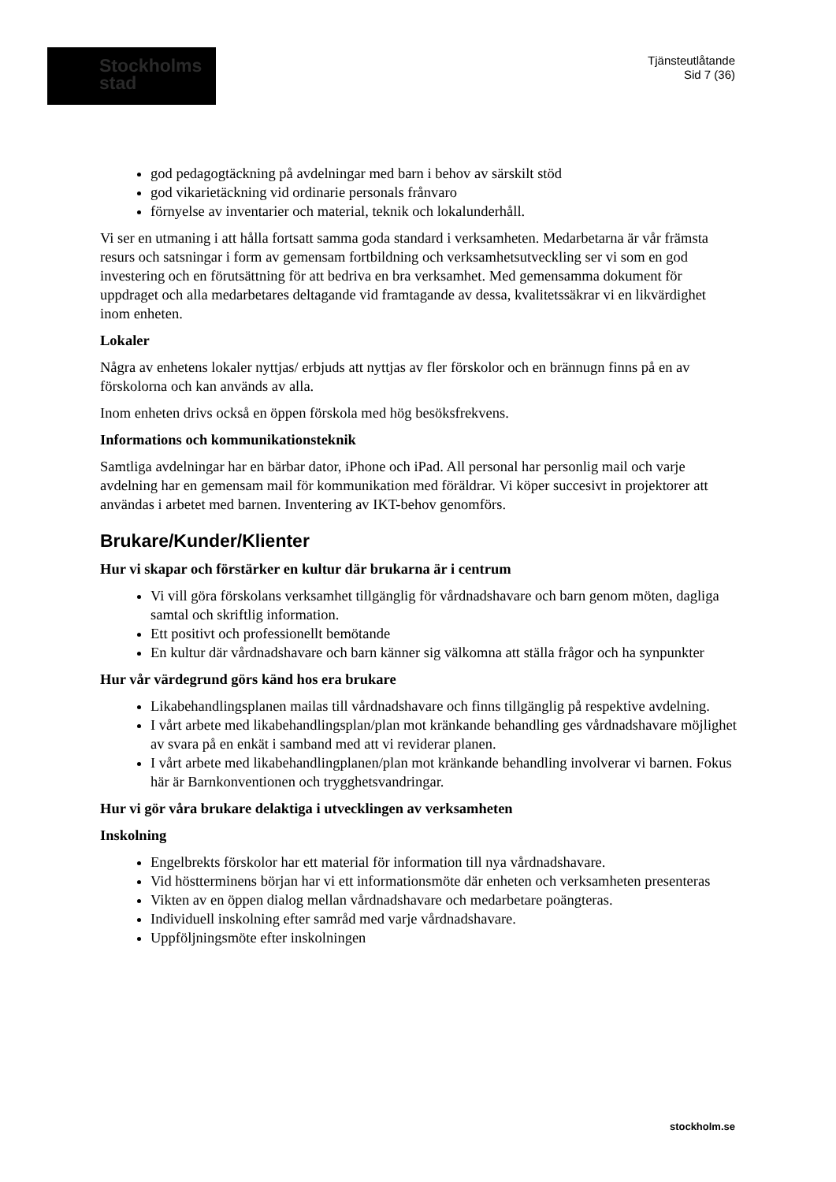Stockholms
stad
Tjänsteutlåtande
Sid 7 (36)
god pedagogtäckning på avdelningar med barn i behov av särskilt stöd
god vikarietäckning vid ordinarie personals frånvaro
förnyelse av inventarier och material, teknik och lokalunderhåll.
Vi ser en utmaning i att hålla fortsatt samma goda standard i verksamheten. Medarbetarna är vår främsta resurs och satsningar i form av gemensam fortbildning och verksamhetsutveckling ser vi som en god investering och en förutsättning för att bedriva en bra verksamhet. Med gemensamma dokument för uppdraget och alla medarbetares deltagande vid framtagande av dessa, kvalitetssäkrar vi en likvärdighet inom enheten.
Lokaler
Några av enhetens lokaler nyttjas/ erbjuds att nyttjas av fler förskolor och en brännugn finns på en av förskolorna och kan används av alla.
Inom enheten drivs också en öppen förskola med hög besöksfrekvens.
Informations och kommunikationsteknik
Samtliga avdelningar har en bärbar dator, iPhone och iPad. All personal har personlig mail och varje avdelning har en gemensam mail för kommunikation med föräldrar. Vi köper succesivt in projektorer att användas i arbetet med barnen. Inventering av IKT-behov genomförs.
Brukare/Kunder/Klienter
Hur vi skapar och förstärker en kultur där brukarna är i centrum
Vi vill göra förskolans verksamhet tillgänglig för vårdnadshavare och barn genom möten, dagliga samtal och skriftlig information.
Ett positivt och professionellt bemötande
En kultur där vårdnadshavare och barn känner sig välkomna att ställa frågor och ha synpunkter
Hur vår värdegrund görs känd hos era brukare
Likabehandlingsplanen mailas till vårdnadshavare och finns tillgänglig på respektive avdelning.
I vårt arbete med likabehandlingsplan/plan mot kränkande behandling ges vårdnadshavare möjlighet av svara på en enkät i samband med att vi reviderar planen.
I vårt arbete med likabehandlingplanen/plan mot kränkande behandling involverar vi barnen. Fokus här är Barnkonventionen och trygghetsvandringar.
Hur vi gör våra brukare delaktiga i utvecklingen av verksamheten
Inskolning
Engelbrekts förskolor har ett material för information till nya vårdnadshavare.
Vid höstterminens början har vi ett informationsmöte där enheten och verksamheten presenteras
Vikten av en öppen dialog mellan vårdnadshavare och medarbetare poängteras.
Individuell inskolning efter samråd med varje vårdnadshavare.
Uppföljningsmöte efter inskolningen
stockholm.se